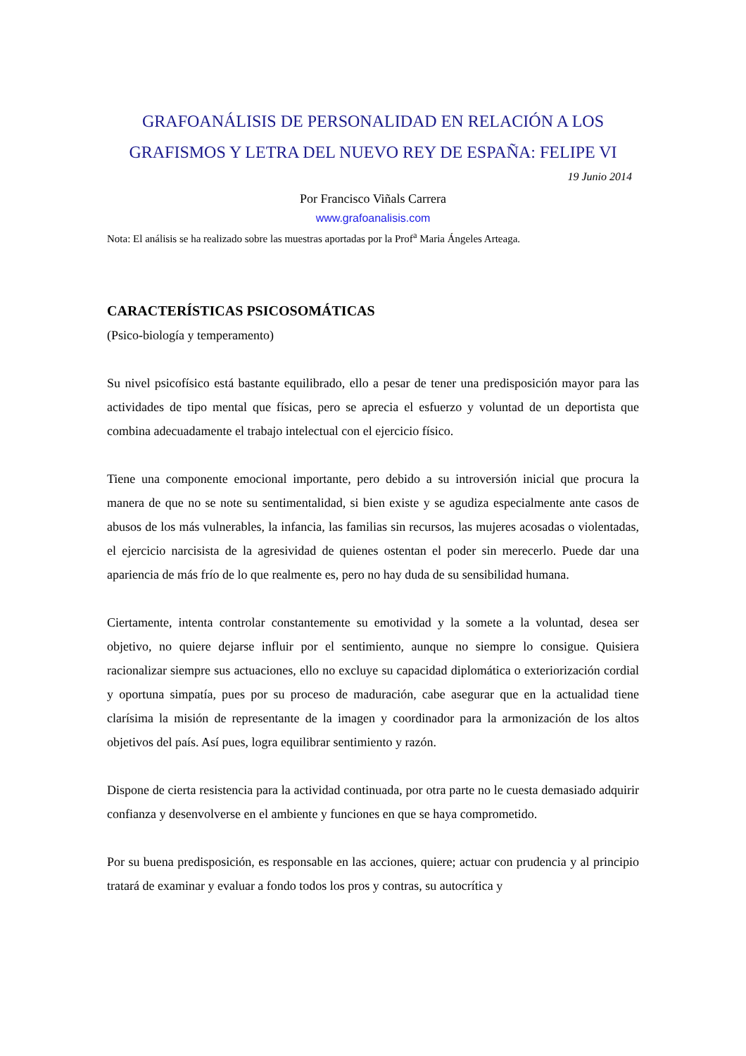GRAFOANÁLISIS DE PERSONALIDAD EN RELACIÓN A LOS GRAFISMOS Y LETRA DEL NUEVO REY DE ESPAÑA: FELIPE VI
19 Junio 2014
Por Francisco Viñals Carrera
www.grafoanalisis.com
Nota: El análisis se ha realizado sobre las muestras aportadas por la Prof<sup>a</sup> Maria Ángeles Arteaga.
CARACTERÍSTICAS PSICOSOMÁTICAS
(Psico-biología y temperamento)
Su nivel psicofísico está bastante equilibrado, ello a pesar de tener una predisposición mayor para las actividades de tipo mental que físicas, pero se aprecia el esfuerzo y voluntad de un deportista que combina adecuadamente el trabajo intelectual con el ejercicio físico.
Tiene una componente emocional importante, pero debido a su introversión inicial que procura la manera de que no se note su sentimentalidad, si bien existe y se agudiza especialmente ante casos de abusos de los más vulnerables, la infancia, las familias sin recursos, las mujeres acosadas o violentadas, el ejercicio narcisista de la agresividad de quienes ostentan el poder sin merecerlo. Puede dar una apariencia de más frío de lo que realmente es, pero no hay duda de su sensibilidad humana.
Ciertamente, intenta controlar constantemente su emotividad y la somete a la voluntad, desea ser objetivo, no quiere dejarse influir por el sentimiento, aunque no siempre lo consigue. Quisiera racionalizar siempre sus actuaciones, ello no excluye su capacidad diplomática o exteriorización cordial y oportuna simpatía, pues por su proceso de maduración, cabe asegurar que en la actualidad tiene clarísima la misión de representante de la imagen y coordinador para la armonización de los altos objetivos del país. Así pues, logra equilibrar sentimiento y razón.
Dispone de cierta resistencia para la actividad continuada, por otra parte no le cuesta demasiado adquirir confianza y desenvolverse en el ambiente y funciones en que se haya comprometido.
Por su buena predisposición, es responsable en las acciones, quiere; actuar con prudencia y al principio tratará de examinar y evaluar a fondo todos los pros y contras, su autocrítica y